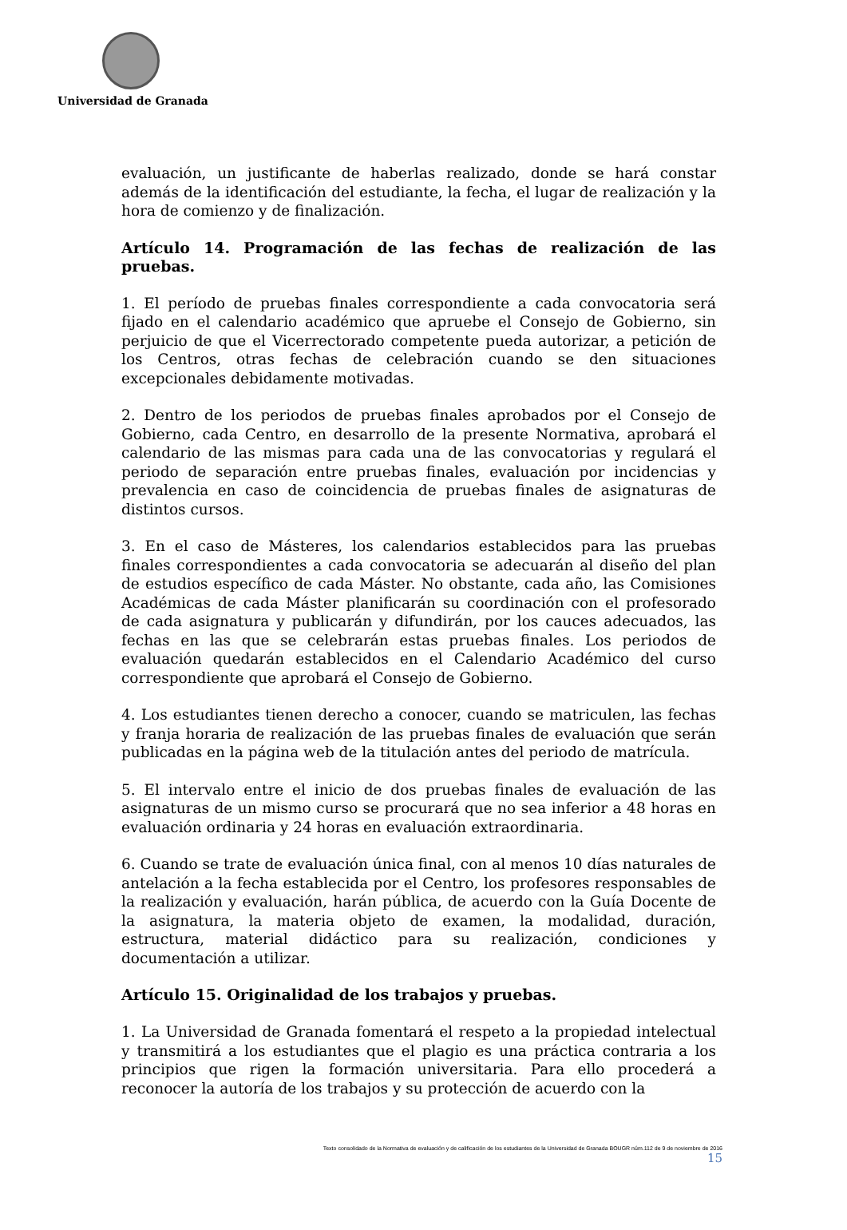Universidad de Granada
evaluación, un justificante de haberlas realizado, donde se hará constar además de la identificación del estudiante, la fecha, el lugar de realización y la hora de comienzo y de finalización.
Artículo 14. Programación de las fechas de realización de las pruebas.
1. El período de pruebas finales correspondiente a cada convocatoria será fijado en el calendario académico que apruebe el Consejo de Gobierno, sin perjuicio de que el Vicerrectorado competente pueda autorizar, a petición de los Centros, otras fechas de celebración cuando se den situaciones excepcionales debidamente motivadas.
2. Dentro de los periodos de pruebas finales aprobados por el Consejo de Gobierno, cada Centro, en desarrollo de la presente Normativa, aprobará el calendario de las mismas para cada una de las convocatorias y regulará el periodo de separación entre pruebas finales, evaluación por incidencias y prevalencia en caso de coincidencia de pruebas finales de asignaturas de distintos cursos.
3. En el caso de Másteres, los calendarios establecidos para las pruebas finales correspondientes a cada convocatoria se adecuarán al diseño del plan de estudios específico de cada Máster. No obstante, cada año, las Comisiones Académicas de cada Máster planificarán su coordinación con el profesorado de cada asignatura y publicarán y difundirán, por los cauces adecuados, las fechas en las que se celebrarán estas pruebas finales. Los periodos de evaluación quedarán establecidos en el Calendario Académico del curso correspondiente que aprobará el Consejo de Gobierno.
4. Los estudiantes tienen derecho a conocer, cuando se matriculen, las fechas y franja horaria de realización de las pruebas finales de evaluación que serán publicadas en la página web de la titulación antes del periodo de matrícula.
5. El intervalo entre el inicio de dos pruebas finales de evaluación de las asignaturas de un mismo curso se procurará que no sea inferior a 48 horas en evaluación ordinaria y 24 horas en evaluación extraordinaria.
6. Cuando se trate de evaluación única final, con al menos 10 días naturales de antelación a la fecha establecida por el Centro, los profesores responsables de la realización y evaluación, harán pública, de acuerdo con la Guía Docente de la asignatura, la materia objeto de examen, la modalidad, duración, estructura, material didáctico para su realización, condiciones y documentación a utilizar.
Artículo 15. Originalidad de los trabajos y pruebas.
1. La Universidad de Granada fomentará el respeto a la propiedad intelectual y transmitirá a los estudiantes que el plagio es una práctica contraria a los principios que rigen la formación universitaria. Para ello procederá a reconocer la autoría de los trabajos y su protección de acuerdo con la
Texto consolidado de la Normativa de evaluación y de calificación de los estudiantes de la Universidad de Granada BOUGR núm.112 de 9 de noviembre de 2016
15